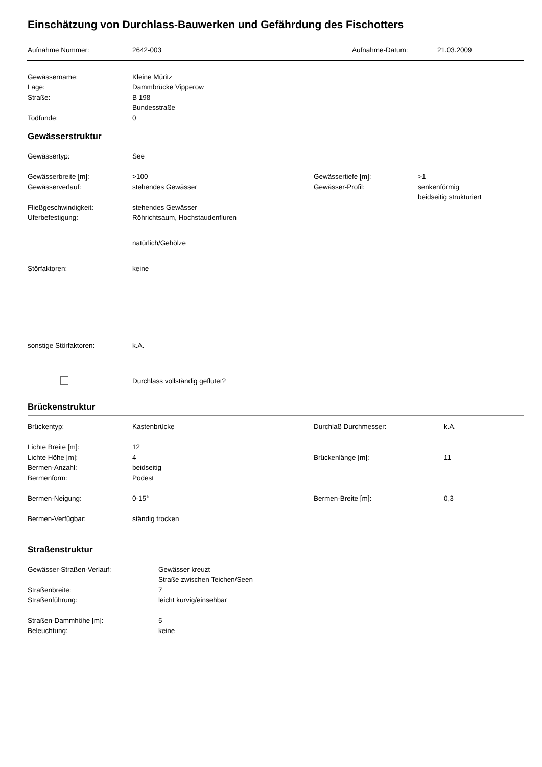Einschätzung von Durchlass-Bauwerken und Gefährdung des Fischotters
Aufnahme Nummer: 2642-003 Aufnahme-Datum: 21.03.2009
Gewässername: Kleine Müritz
Lage: Dammbrücke Vipperow
Straße: B 198
Bundesstraße
Todfunde: 0
Gewässerstruktur
Gewässertyp: See
Gewässerbreite [m]: >100 Gewässertiefe [m]: >1
Gewässerverlauf: stehendes Gewässer Gewässer-Profil: senkenförmig
beidseitig strukturiert
Fließgeschwindigkeit: stehendes Gewässer
Uferbefestigung: Röhrichtsaum, Hochstaudenfluren
natürlich/Gehölze
Störfaktoren: keine
sonstige Störfaktoren: k.A.
Durchlass vollständig geflutet?
Brückenstruktur
Brückentyp: Kastenbrücke Durchlaß Durchmesser: k.A.
Lichte Breite [m]: 12
Lichte Höhe [m]: 4 Brückenlänge [m]: 11
Bermen-Anzahl: beidseitig
Bermenform: Podest
Bermen-Neigung: 0-15° Bermen-Breite [m]: 0,3
Bermen-Verfügbar: ständig trocken
Straßenstruktur
Gewässer-Straßen-Verlauf: Gewässer kreuzt
Straße zwischen Teichen/Seen
Straßenbreite: 7
Straßenführung: leicht kurvig/einsehbar
Straßen-Dammhöhe [m]: 5
Beleuchtung: keine